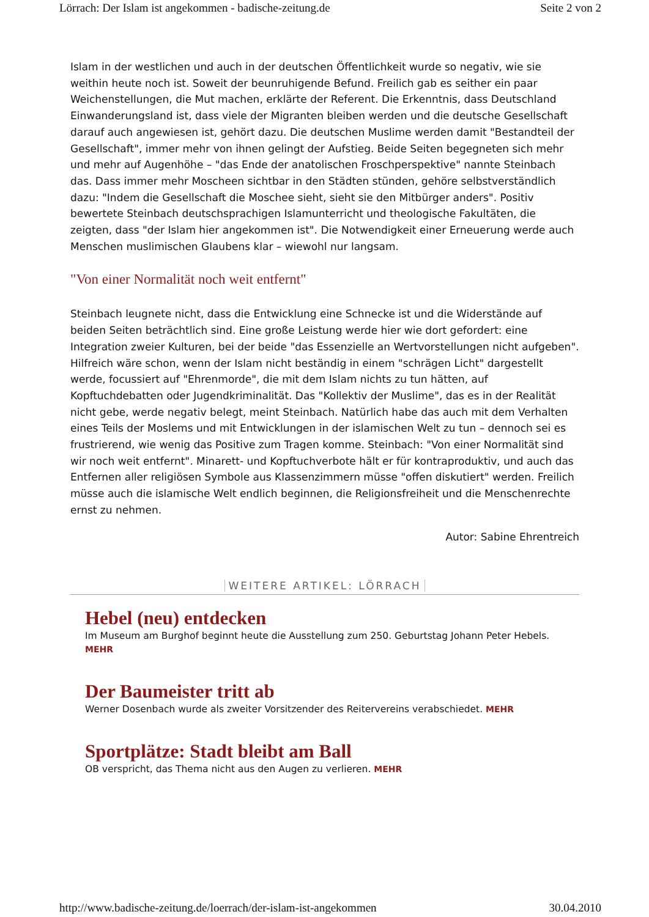Lörrach: Der Islam ist angekommen - badische-zeitung.de Seite 2 von 2
Islam in der westlichen und auch in der deutschen Öffentlichkeit wurde so negativ, wie sie weithin heute noch ist. Soweit der beunruhigende Befund. Freilich gab es seither ein paar Weichenstellungen, die Mut machen, erklärte der Referent. Die Erkenntnis, dass Deutschland Einwanderungsland ist, dass viele der Migranten bleiben werden und die deutsche Gesellschaft darauf auch angewiesen ist, gehört dazu. Die deutschen Muslime werden damit "Bestandteil der Gesellschaft", immer mehr von ihnen gelingt der Aufstieg. Beide Seiten begegneten sich mehr und mehr auf Augenhöhe – "das Ende der anatolischen Froschperspektive" nannte Steinbach das. Dass immer mehr Moscheen sichtbar in den Städten stünden, gehöre selbstverständlich dazu: "Indem die Gesellschaft die Moschee sieht, sieht sie den Mitbürger anders". Positiv bewertete Steinbach deutschsprachigen Islamunterricht und theologische Fakultäten, die zeigten, dass "der Islam hier angekommen ist". Die Notwendigkeit einer Erneuerung werde auch Menschen muslimischen Glaubens klar – wiewohl nur langsam.
"Von einer Normalität noch weit entfernt"
Steinbach leugnete nicht, dass die Entwicklung eine Schnecke ist und die Widerstände auf beiden Seiten beträchtlich sind. Eine große Leistung werde hier wie dort gefordert: eine Integration zweier Kulturen, bei der beide "das Essenzielle an Wertvorstellungen nicht aufgeben". Hilfreich wäre schon, wenn der Islam nicht beständig in einem "schrägen Licht" dargestellt werde, focussiert auf "Ehrenmorde", die mit dem Islam nichts zu tun hätten, auf Kopftuchdebatten oder Jugendkriminalität. Das "Kollektiv der Muslime", das es in der Realität nicht gebe, werde negativ belegt, meint Steinbach. Natürlich habe das auch mit dem Verhalten eines Teils der Moslems und mit Entwicklungen in der islamischen Welt zu tun – dennoch sei es frustrierend, wie wenig das Positive zum Tragen komme. Steinbach: "Von einer Normalität sind wir noch weit entfernt". Minarett- und Kopftuchverbote hält er für kontraproduktiv, und auch das Entfernen aller religiösen Symbole aus Klassenzimmern müsse "offen diskutiert" werden. Freilich müsse auch die islamische Welt endlich beginnen, die Religionsfreiheit und die Menschenrechte ernst zu nehmen.
Autor: Sabine Ehrentreich
WEITERE ARTIKEL: LÖRRACH
Hebel (neu) entdecken
Im Museum am Burghof beginnt heute die Ausstellung zum 250. Geburtstag Johann Peter Hebels. MEHR
Der Baumeister tritt ab
Werner Dosenbach wurde als zweiter Vorsitzender des Reitervereins verabschiedet. MEHR
Sportplätze: Stadt bleibt am Ball
OB verspricht, das Thema nicht aus den Augen zu verlieren. MEHR
http://www.badische-zeitung.de/loerrach/der-islam-ist-angekommen 30.04.2010